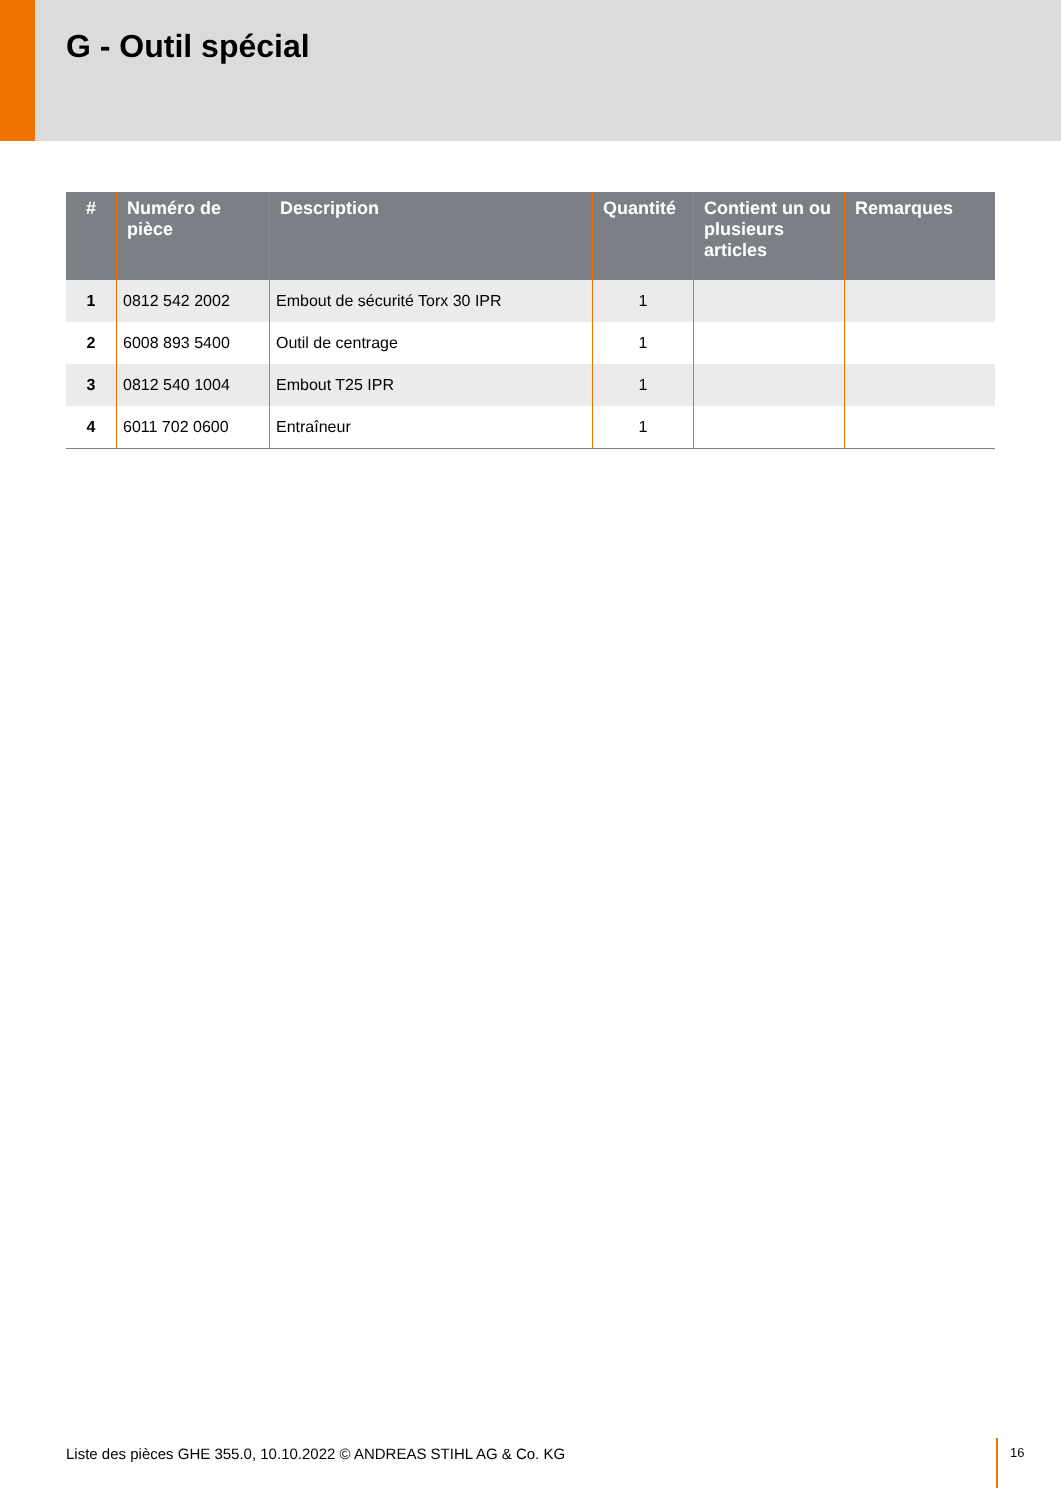G - Outil spécial
| # | Numéro de pièce | Description | Quantité | Contient un ou plusieurs articles | Remarques |
| --- | --- | --- | --- | --- | --- |
| 1 | 0812 542 2002 | Embout de sécurité Torx 30 IPR | 1 | | |
| 2 | 6008 893 5400 | Outil de centrage | 1 | | |
| 3 | 0812 540 1004 | Embout T25 IPR | 1 | | |
| 4 | 6011 702 0600 | Entraîneur | 1 | | |
Liste des pièces GHE 355.0, 10.10.2022 © ANDREAS STIHL AG & Co. KG
16